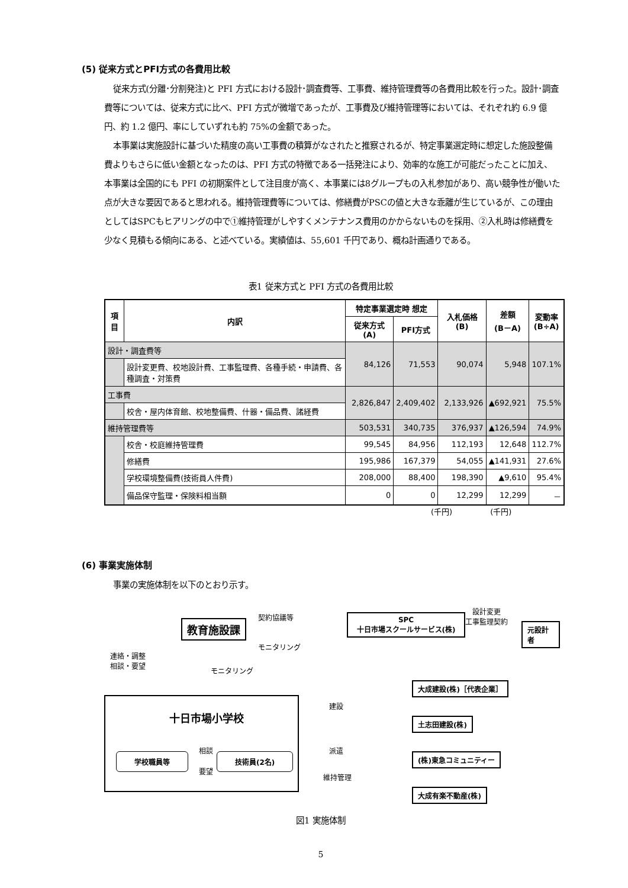(5) 従来方式とPFI方式の各費用比較
従来方式(分離･分割発注)と PFI 方式における設計･調査費等、工事費、維持管理費等の各費用比較を行った。設計･調査費等については、従来方式に比べ、PFI 方式が微増であったが、工事費及び維持管理等においては、それぞれ約 6.9 億円、約 1.2 億円、率にしていずれも約 75%の金額であった。
本事業は実施設計に基づいた精度の高い工事費の積算がなされたと推察されるが、特定事業選定時に想定した施設整備費よりもさらに低い金額となったのは、PFI 方式の特徴である一括発注により、効率的な施工が可能だったことに加え、本事業は全国的にも PFI の初期案件として注目度が高く、本事業には8グループもの入札参加があり、高い競争性が働いた点が大きな要因であると思われる。維持管理費等については、修繕費がPSCの値と大きな乖離が生じているが、この理由としてはSPCもヒアリングの中で①維持管理がしやすくメンテナンス費用のかからないものを採用、②入札時は修繕費を少なく見積もる傾向にある、と述べている。実績値は、55,601 千円であり、概ね計画通りである。
表1 従来方式と PFI 方式の各費用比較
| 項目 | 内訳 | 特定事業選定時 想定 | | 入札価格(B) | 差額 (B－A) | 変動率 (B÷A) |
| --- | --- | --- | --- | --- | --- | --- |
| | | 従来方式(A) | PFI方式 | | | |
| 設計・調査費等 | | 84,126 | 71,553 | 90,074 | 5,948 | 107.1% |
| | 設計変更費、校地設計費、工事監理費、各種手続・申請費、各種調査・対策費 | | | | | |
| 工事費 | | 2,826,847 | 2,409,402 | 2,133,926 | ▲692,921 | 75.5% |
| | 校舎・屋内体育館、校地整備費、什器・備品費、諸経費 | | | | | |
| 維持管理費等 | | 503,531 | 340,735 | 376,937 | ▲126,594 | 74.9% |
| | 校舎・校庭維持管理費 | 99,545 | 84,956 | 112,193 | 12,648 | 112.7% |
| | 修繕費 | 195,986 | 167,379 | 54,055 | ▲141,931 | 27.6% |
| | 学校環境整備費(技術員人件費) | 208,000 | 88,400 | 198,390 | ▲9,610 | 95.4% |
| | 備品保守監理・保険料相当額 | 0 | 0 | 12,299 | 12,299 | － |
(千円) (千円)
(6) 事業実施体制
事業の実施体制を以下のとおり示す。
教育施設課
契約協議等
モニタリング
SPC
十日市場スクールサービス(株)
設計変更
工事監理契約
元設計者
連絡・調整
相談・要望
モニタリング
十日市場小学校
学校職員等
相談
要望
技術員(2名)
建設
派遣
維持管理
大成建設(株)［代表企業］
土志田建設(株)
(株)東急コミュニティー
大成有楽不動産(株)
図1 実施体制
5